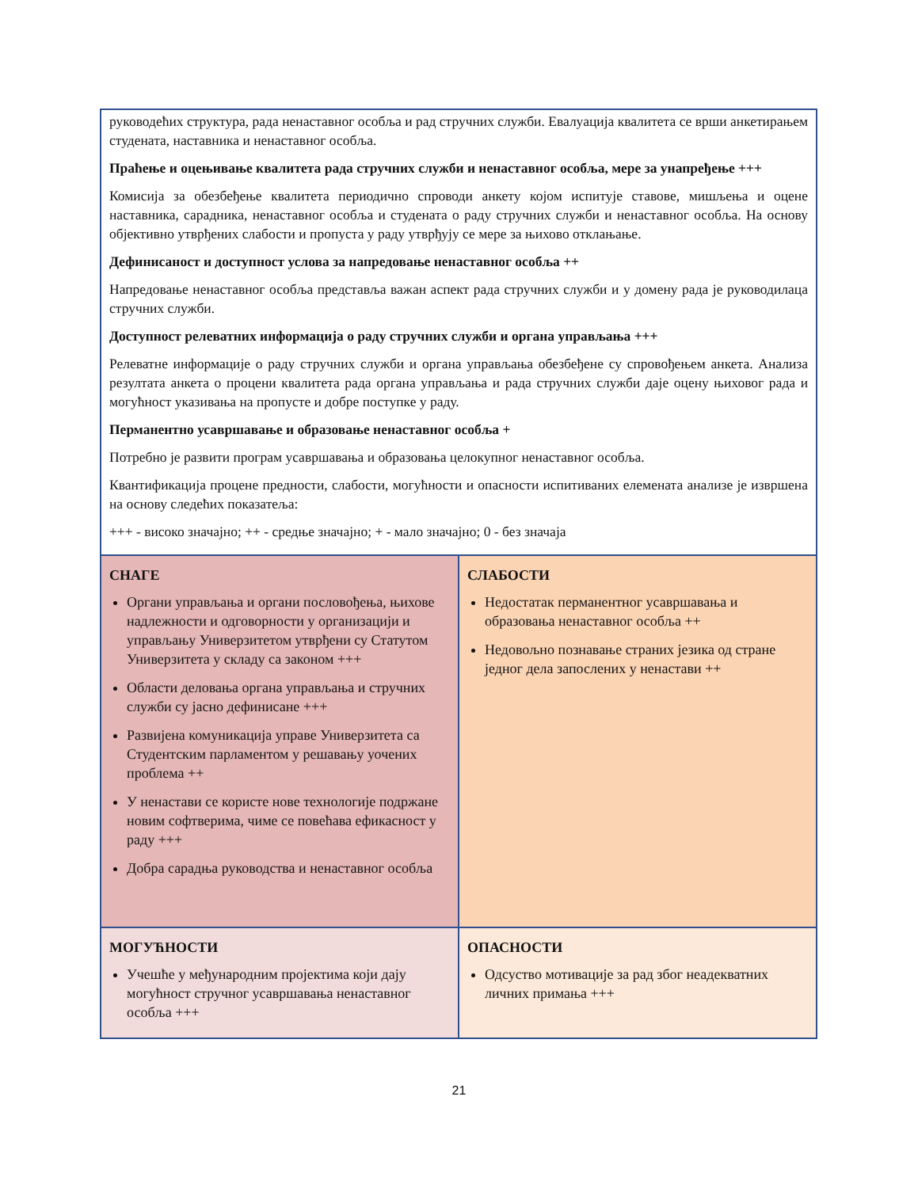руководећих структура, рада ненаставног особља и рад стручних служби. Евалуација квалитета се врши анкетирањем студената, наставника и ненаставног особља.
Праћење и оцењивање квалитета рада стручних служби и ненаставног особља, мере за унапређење +++
Комисија за обезбеђење квалитета периодично спроводи анкету којом испитује ставове, мишљења и оцене наставника, сарадника, ненаставног особља и студената о раду стручних служби и ненаставног особља. На основу објективно утврђених слабости и пропуста у раду утврђују се мере за њихово отклањање.
Дефинисаност и доступност услова за напредовање ненаставног особља ++
Напредовање ненаставног особља представља важан аспект рада стручних служби и у домену рада је руководилаца стручних служби.
Доступност релеватних информација о раду стручних служби и органа управљања +++
Релеватне информације о раду стручних служби и органа управљања обезбеђене су спровођењем анкета. Анализа резултата анкета о процени квалитета рада органа управљања и рада стручних служби даје оцену њиховог рада и могућност указивања на пропусте и добре поступке у раду.
Перманентно усавршавање и образовање ненаставног особља +
Потребно је развити програм усавршавања и образовања целокупног ненаставног особља.
Квантификација процене предности, слабости, могућности и опасности испитиваних елемената анализе је извршена на основу следећих показатеља:
+++ - високо значајно; ++ - средње значајно; + - мало значајно; 0 - без значаја
| СНАГЕ Органи управљања и органи пословођења, њихове надлежности и одговорности у организацији и управљању Универзитетом утврђени су Статутом Универзитета у складу са законом +++ Области деловања органа управљања и стручних служби су јасно дефинисане +++ Развијена комуникација управе Универзитета са Студентским парламентом у решавању уочених проблема ++ У ненастави се користе нове технологије подржане новим софтверима, чиме се повећава ефикасност у раду +++ Добра сарадња руководства и ненаставног особља | СЛАБОСТИ Недостатак перманентног усавршавања и образовања ненаставног особља ++ Недовољно познавање страних језика од стране једног дела запослених у ненастави ++ |
| МОГУЋНОСТИ Учешће у међународним пројектима који дају могућност стручног усавршавања ненаставног особља +++ | ОПАСНОСТИ Одсуство мотивације за рад због неадекватних личних примања +++ |
21